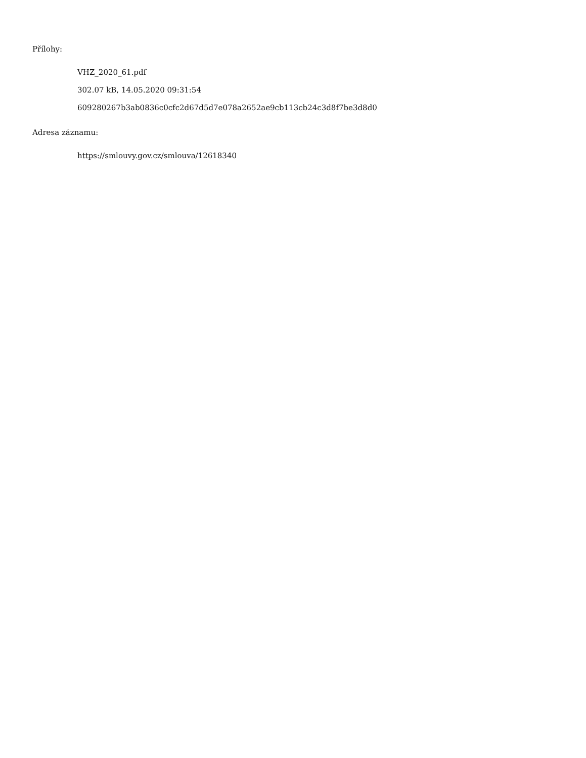Přílohy:
VHZ_2020_61.pdf
302.07 kB, 14.05.2020 09:31:54
609280267b3ab0836c0cfc2d67d5d7e078a2652ae9cb113cb24c3d8f7be3d8d0
Adresa záznamu:
https://smlouvy.gov.cz/smlouva/12618340